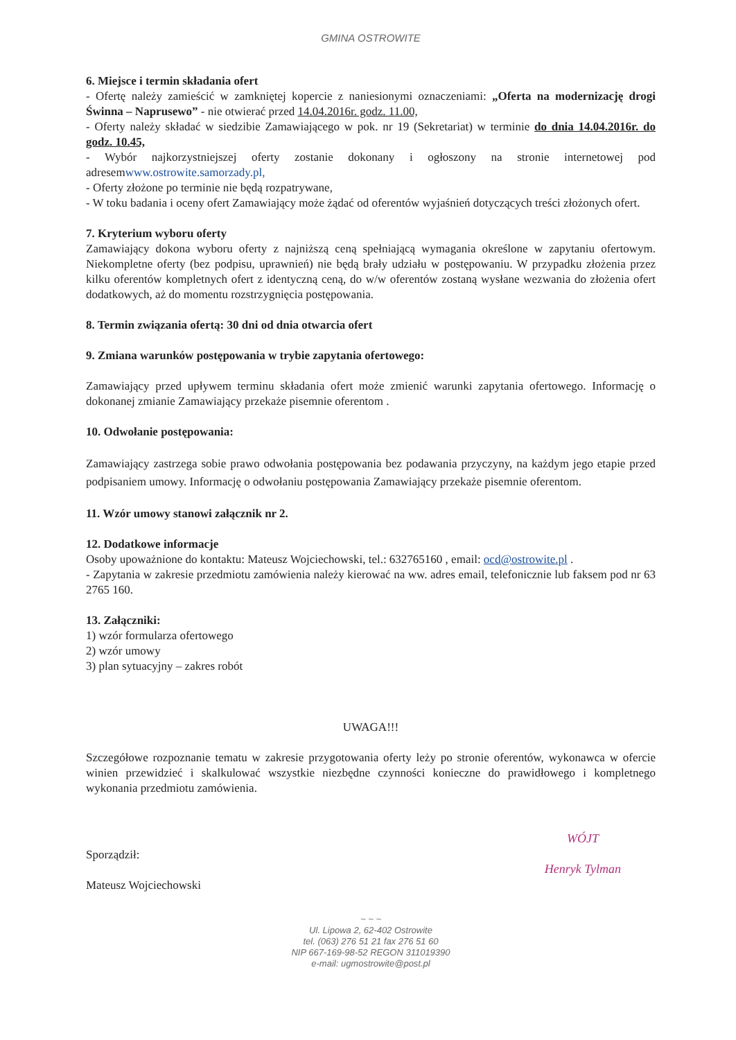GMINA OSTROWITE
6. Miejsce i termin składania ofert
- Ofertę należy zamieścić w zamkniętej kopercie z naniesionymi oznaczeniami: „Oferta na modernizację drogi Świnna – Naprusewo” - nie otwierać przed 14.04.2016r. godz. 11.00,
- Oferty należy składać w siedzibie Zamawiającego w pok. nr 19 (Sekretariat) w terminie do dnia 14.04.2016r. do godz. 10.45,
- Wybór najkorzystniejszej oferty zostanie dokonany i ogłoszony na stronie internetowej pod adresemwww.ostrowite.samorzady.pl,
- Oferty złożone po terminie nie będą rozpatrywane,
- W toku badania i oceny ofert Zamawiający może żądać od oferentów wyjaśnień dotyczących treści złożonych ofert.
7. Kryterium wyboru oferty
Zamawiający dokona wyboru oferty z najniższą ceną spełniającą wymagania określone w zapytaniu ofertowym. Niekompletne oferty (bez podpisu, uprawnień) nie będą brały udziału w postępowaniu. W przypadku złożenia przez kilku oferentów kompletnych ofert z identyczną ceną, do w/w oferentów zostaną wysłane wezwania do złożenia ofert dodatkowych, aż do momentu rozstrzygnięcia postępowania.
8. Termin związania ofertą: 30 dni od dnia otwarcia ofert
9. Zmiana warunków postępowania w trybie zapytania ofertowego:
Zamawiający przed upływem terminu składania ofert może zmienić warunki zapytania ofertowego. Informację o dokonanej zmianie Zamawiający przekaże pisemnie oferentom .
10. Odwołanie postępowania:
Zamawiający zastrzega sobie prawo odwołania postępowania bez podawania przyczyny, na każdym jego etapie przed podpisaniem umowy. Informację o odwołaniu postępowania Zamawiający przekaże pisemnie oferentom.
11. Wzór umowy stanowi załącznik nr 2.
12. Dodatkowe informacje
Osoby upoważnione do kontaktu: Mateusz Wojciechowski, tel.: 632765160 , email: ocd@ostrowite.pl .
- Zapytania w zakresie przedmiotu zamówienia należy kierować na ww. adres email, telefonicznie lub faksem pod nr 63 2765 160.
13. Załączniki:
1) wzór formularza ofertowego
2) wzór umowy
3) plan sytuacyjny – zakres robót
UWAGA!!!
Szczegółowe rozpoznanie tematu w zakresie przygotowania oferty leży po stronie oferentów, wykonawca w ofercie winien przewidzieć i skalkulować wszystkie niezbędne czynności konieczne do prawidłowego i kompletnego wykonania przedmiotu zamówienia.
Sporządził:
Mateusz Wojciechowski
WÓJT
Henryk Tylman
~ ~ ~
Ul. Lipowa 2, 62-402 Ostrowite
tel. (063) 276 51 21 fax 276 51 60
NIP 667-169-98-52 REGON 311019390
e-mail: ugmostrowite@post.pl